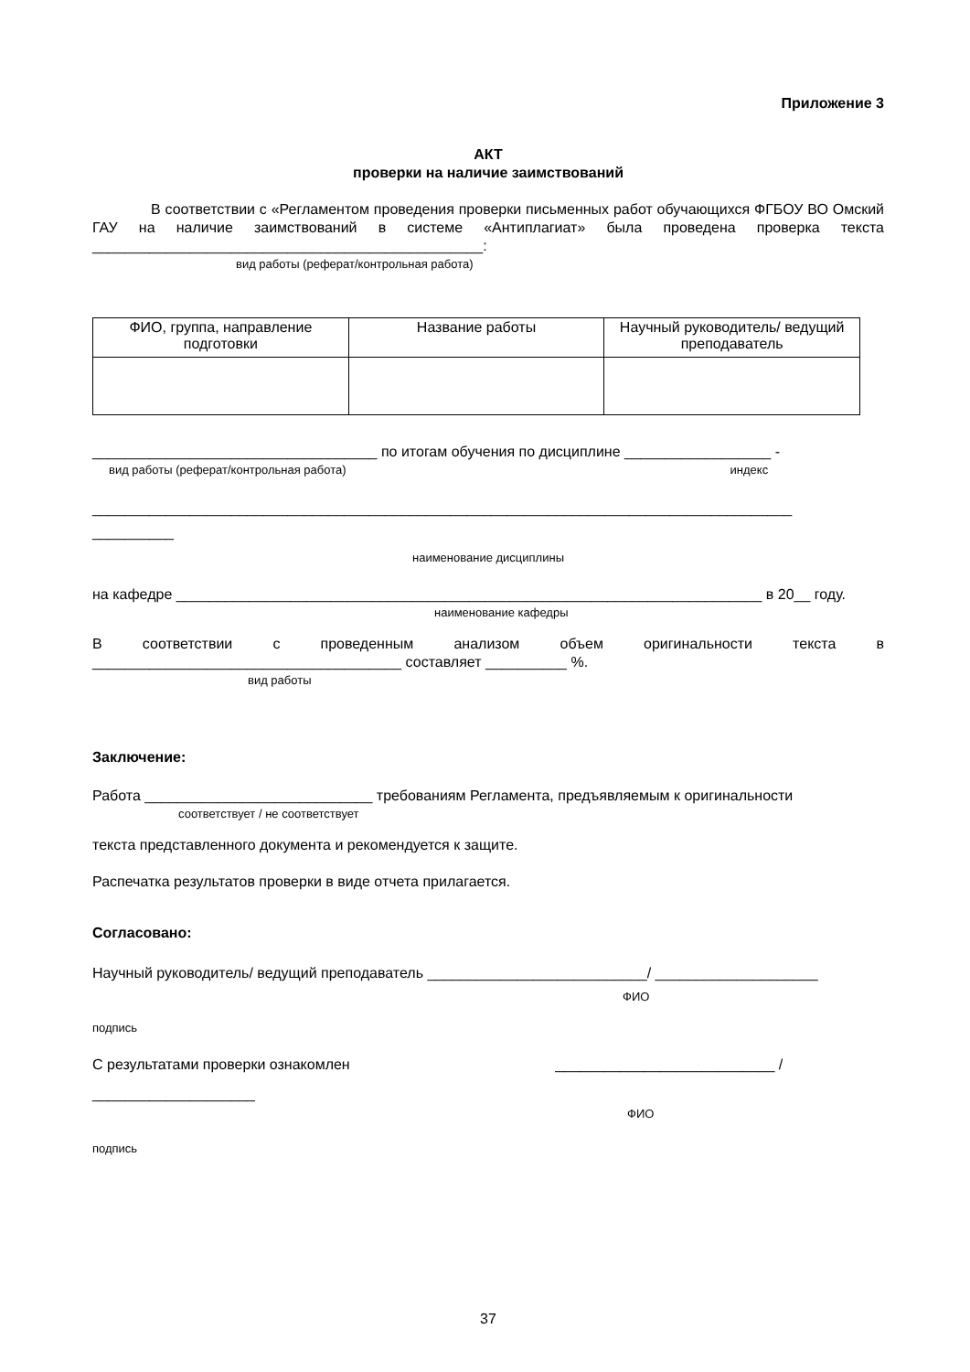Приложение 3
АКТ
проверки на наличие заимствований
В соответствии с «Регламентом проведения проверки письменных работ обучающихся ФГБОУ ВО Омский ГАУ на наличие заимствований в системе «Антиплагиат» была проведена проверка текста ________________________________________________:
вид работы (реферат/контрольная работа)
| ФИО, группа, направление подготовки | Название работы | Научный руководитель/ ведущий преподаватель |
___________________________________ по итогам обучения по дисциплине __________________ -
вид работы (реферат/контрольная работа) индекс
______________________________________________________________________________________
__________
наименование дисциплины
на кафедре ________________________________________________________________________ в 20__ году.
наименование кафедры
В соответствии с проведенным анализом объем оригинальности текста в ______________________________________ составляет __________ %.
вид работы
Заключение:
Работа ____________________________ требованиям Регламента, предъявляемым к оригинальности
соответствует / не соответствует
текста представленного документа и рекомендуется к защите.
Распечатка результатов проверки в виде отчета прилагается.
Согласовано:
Научный руководитель/ ведущий преподаватель ___________________________/ ____________________
ФИО
подпись
С результатами проверки ознакомлен ___________________________ /
____________________
ФИО
подпись
37